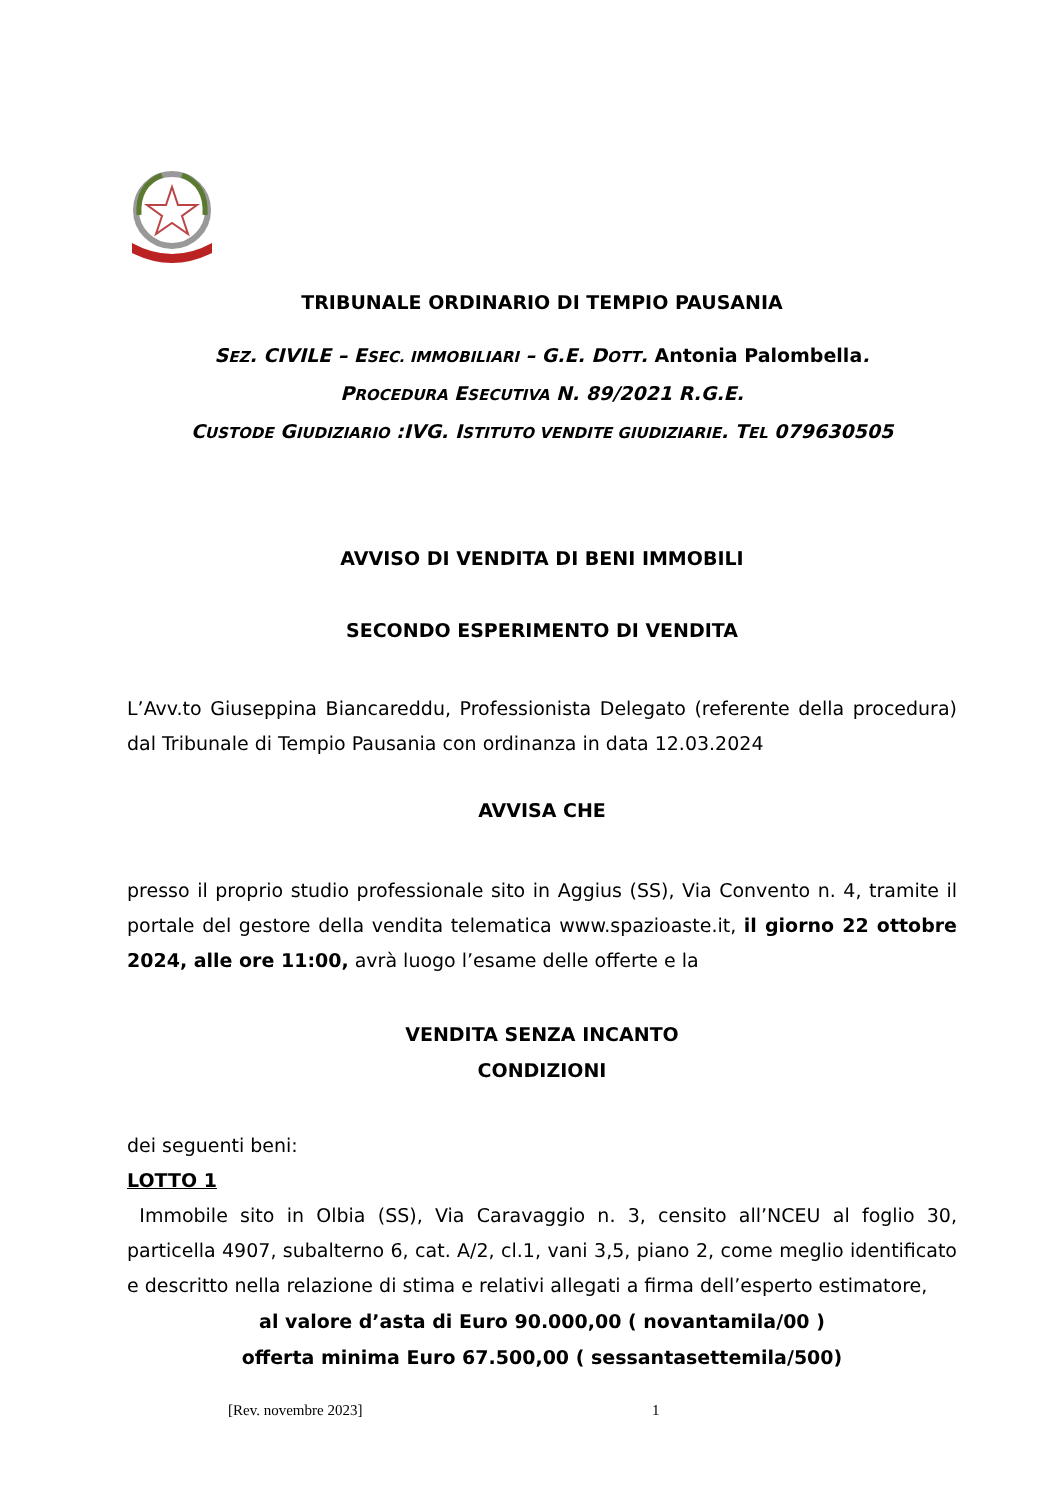TRIBUNALE ORDINARIO DI TEMPIO PAUSANIA
SEZ. CIVILE – ESEC. IMMOBILIARI – G.E. DOTT. Antonia Palombella.
PROCEDURA ESECUTIVA N. 89/2021 R.G.E.
CUSTODE GIUDIZIARIO :IVG. ISTITUTO VENDITE GIUDIZIARIE. TEL 079630505
AVVISO DI VENDITA DI BENI IMMOBILI
SECONDO ESPERIMENTO DI VENDITA
L’Avv.to Giuseppina Biancareddu, Professionista Delegato (referente della procedura) dal Tribunale di Tempio Pausania con ordinanza in data 12.03.2024
AVVISA CHE
presso il proprio studio professionale sito in Aggius (SS), Via Convento n. 4, tramite il portale del gestore della vendita telematica www.spazioaste.it, il giorno 22 ottobre 2024, alle ore 11:00, avrà luogo l’esame delle offerte e la
VENDITA SENZA INCANTO
CONDIZIONI
dei seguenti beni:
LOTTO 1
Immobile sito in Olbia (SS), Via Caravaggio n. 3, censito all’NCEU al foglio 30, particella 4907, subalterno 6, cat. A/2, cl.1, vani 3,5, piano 2, come meglio identificato e descritto nella relazione di stima e relativi allegati a firma dell’esperto estimatore,
al valore d’asta di Euro 90.000,00 ( novantamila/00 )
offerta minima Euro 67.500,00 ( sessantasettemila/500)
[Rev. novembre 2023] 1